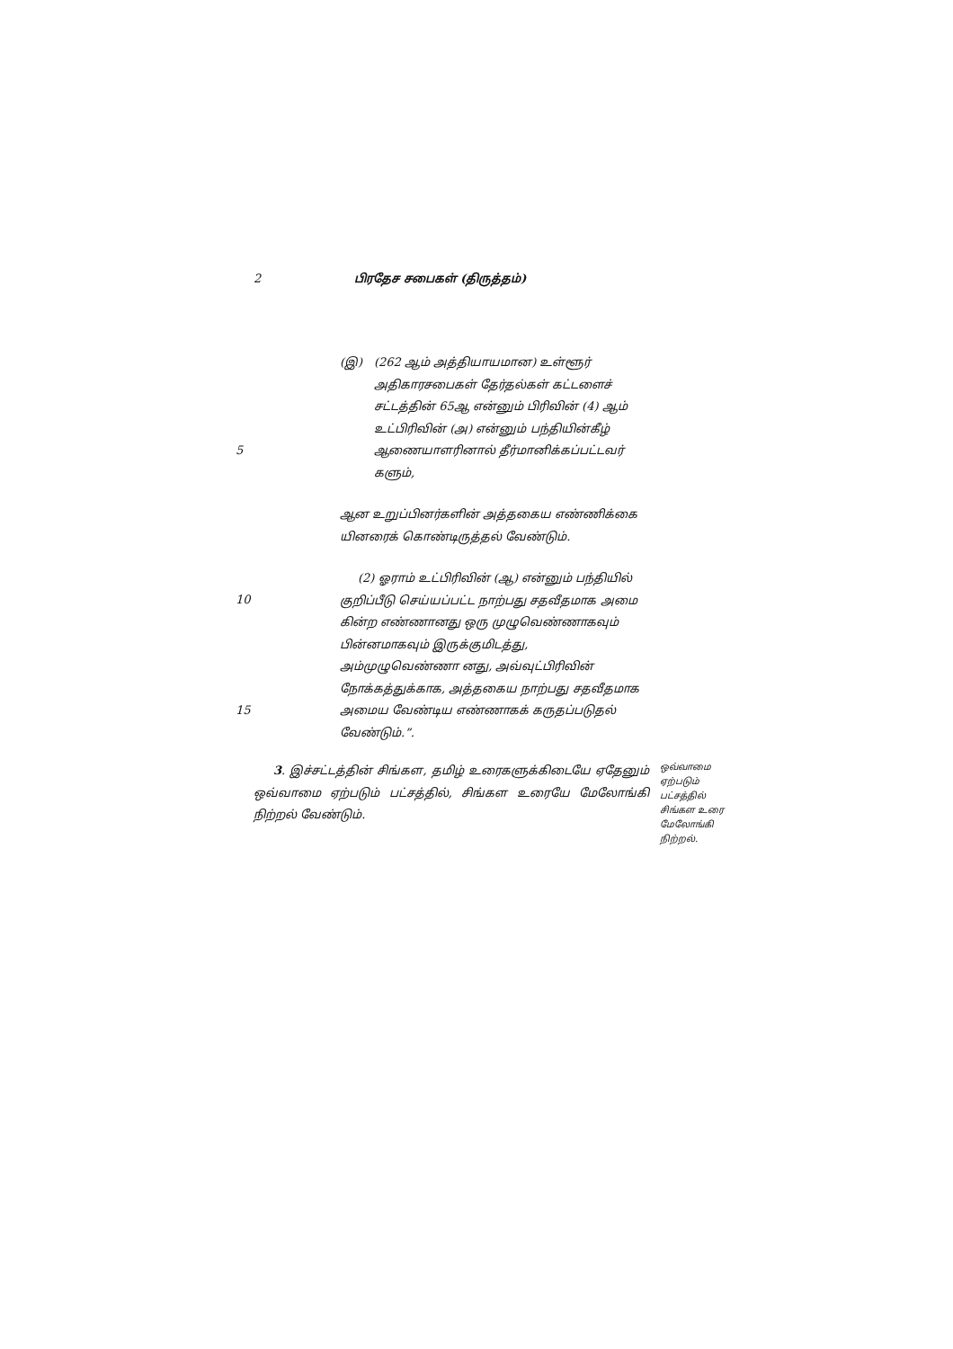2 பிரதேச சபைகள் (திருத்தம்)
5
(இ) (262 ஆம் அத்தியாயமான) உள்ளூர் அதிகாரசபைகள் தேர்தல்கள் கட்டளைச் சட்டத்தின் 65ஆ என்னும் பிரிவின் (4) ஆம் உட்பிரிவின் (அ) என்னும் பந்தியின்கீழ் ஆணையாளரினால் தீர்மானிக்கப்பட்டவர் களும்,
ஆன உறுப்பினர்களின் அத்தகைய எண்ணிக்கை யினரைக் கொண்டிருத்தல் வேண்டும்.
10
15
(2) ஓராம் உட்பிரிவின் (ஆ) என்னும் பந்தியில் குறிப்பீடு செய்யப்பட்ட நாற்பது சதவீதமாக அமை கின்ற எண்ணானது ஒரு முழுவெண்ணாகவும் பின்னமாகவும் இருக்குமிடத்து, அம்முழுவெண்ணா னது, அவ்வுட்பிரிவின் நோக்கத்துக்காக, அத்தகைய நாற்பது சதவீதமாக அமைய வேண்டிய எண்ணாகக் கருதப்படுதல் வேண்டும்.”.
3. இச்சட்டத்தின் சிங்கள, தமிழ் உரைகளுக்கிடையே ஏதேனும் ஒவ்வாமை ஏற்படும் பட்சத்தில், சிங்கள உரையே மேலோங்கி நிற்றல் வேண்டும்.
ஒவ்வாமை ஏற்படும் பட்சத்தில் சிங்கள உரை மேலோங்கி நிற்றல்.